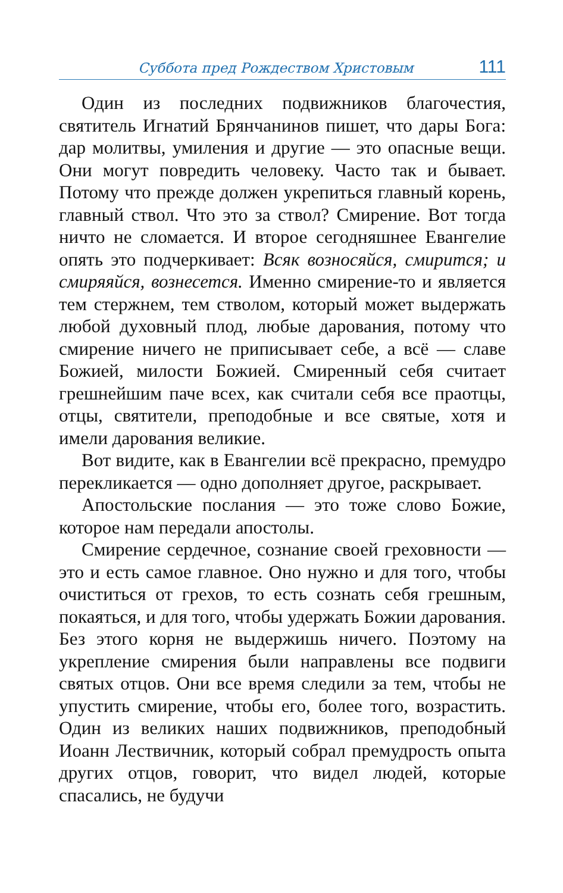Суббота пред Рождеством Христовым 111
Один из последних подвижников благочестия, святитель Игнатий Брянчанинов пишет, что дары Бога: дар молитвы, умиления и другие — это опасные вещи. Они могут повредить человеку. Часто так и бывает. Потому что прежде должен укрепиться главный корень, главный ствол. Что это за ствол? Смирение. Вот тогда ничто не сломается. И второе сегодняшнее Евангелие опять это подчеркивает: Всяк возносяйся, смирится; и смиряяйся, вознесется. Именно смирение-то и является тем стержнем, тем стволом, который может выдержать любой духовный плод, любые дарования, потому что смирение ничего не приписывает себе, а всё — славе Божией, милости Божией. Смиренный себя считает грешнейшим паче всех, как считали себя все праотцы, отцы, святители, преподобные и все святые, хотя и имели дарования великие.
Вот видите, как в Евангелии всё прекрасно, премудро перекликается — одно дополняет другое, раскрывает.
Апостольские послания — это тоже слово Божие, которое нам передали апостолы.
Смирение сердечное, сознание своей греховности — это и есть самое главное. Оно нужно и для того, чтобы очиститься от грехов, то есть сознать себя грешным, покаяться, и для того, чтобы удержать Божии дарования. Без этого корня не выдержишь ничего. Поэтому на укрепление смирения были направлены все подвиги святых отцов. Они все время следили за тем, чтобы не упустить смирение, чтобы его, более того, возрастить. Один из великих наших подвижников, преподобный Иоанн Лествичник, который собрал премудрость опыта других отцов, говорит, что видел людей, которые спасались, не будучи